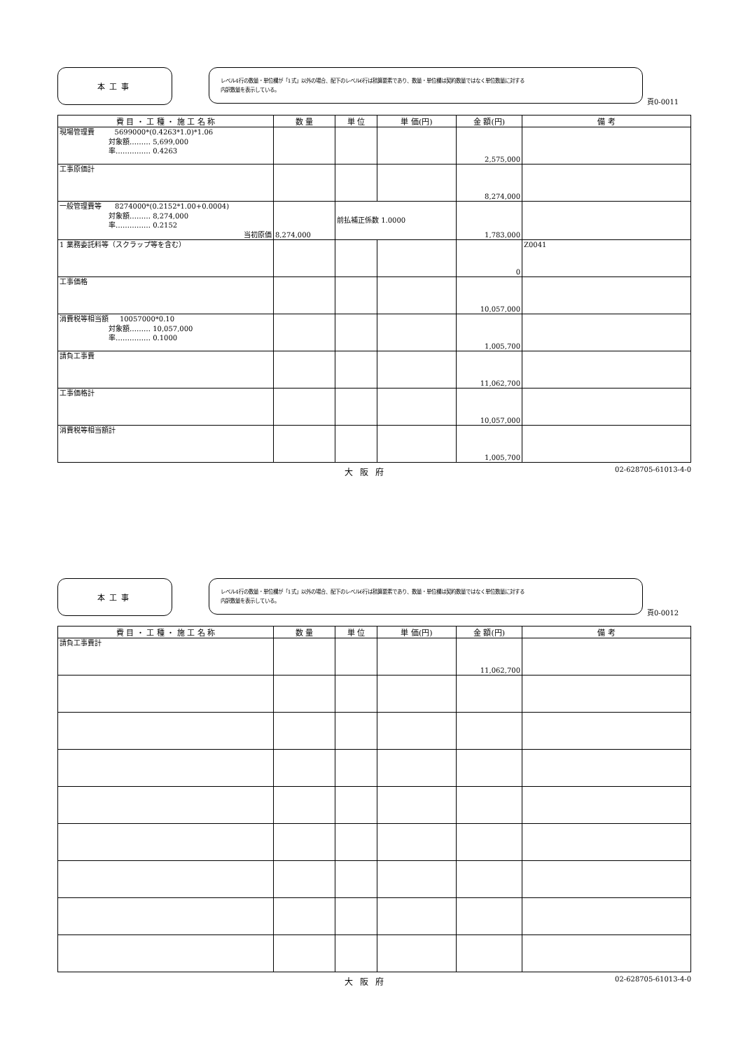本工事
レベル4行の数量・単位欄が「1式」以外の場合、配下のレベル6行は積算要素であり、数量・単位欄は契約数量ではなく単位数量に対する
内訳数量を表示している。
頁0-0011
| 費 目 ・ 工 種 ・ 施 工 名 称 | 数 量 | 単 位 | 単 価(円) | 金 額(円) | 備 考 |
| --- | --- | --- | --- | --- | --- |
| 現場管理費 5699000*(0.4263*1.0)*1.06 対象額……… 5,699,000 率…………… 0.4263 | | | | 2,575,000 | |
| 工事原価計 | | | | 8,274,000 | |
| 一般管理費等 8274000*(0.2152*1.00+0.0004) 対象額……… 8,274,000 率…………… 0.2152 当初原価 | 8,274,000 | 前払補正係数 1.0000 | | 1,783,000 | |
| 1 業務委託料等（スクラップ等を含む） | | | | 0 | Z0041 |
| 工事価格 | | | | 10,057,000 | |
| 消費税等相当額 10057000*0.10 対象額……… 10,057,000 率…………… 0.1000 | | | | 1,005,700 | |
| 請負工事費 | | | | 11,062,700 | |
| 工事価格計 | | | | 10,057,000 | |
| 消費税等相当額計 | | | | 1,005,700 | |
大阪府 02-628705-61013-4-0
本工事
レベル4行の数量・単位欄が「1式」以外の場合、配下のレベル6行は積算要素であり、数量・単位欄は契約数量ではなく単位数量に対する
内訳数量を表示している。
頁0-0012
| 費 目 ・ 工 種 ・ 施 工 名 称 | 数 量 | 単 位 | 単 価(円) | 金 額(円) | 備 考 |
| --- | --- | --- | --- | --- | --- |
| 請負工事費計 | | | | 11,062,700 | |
大阪府 02-628705-61013-4-0